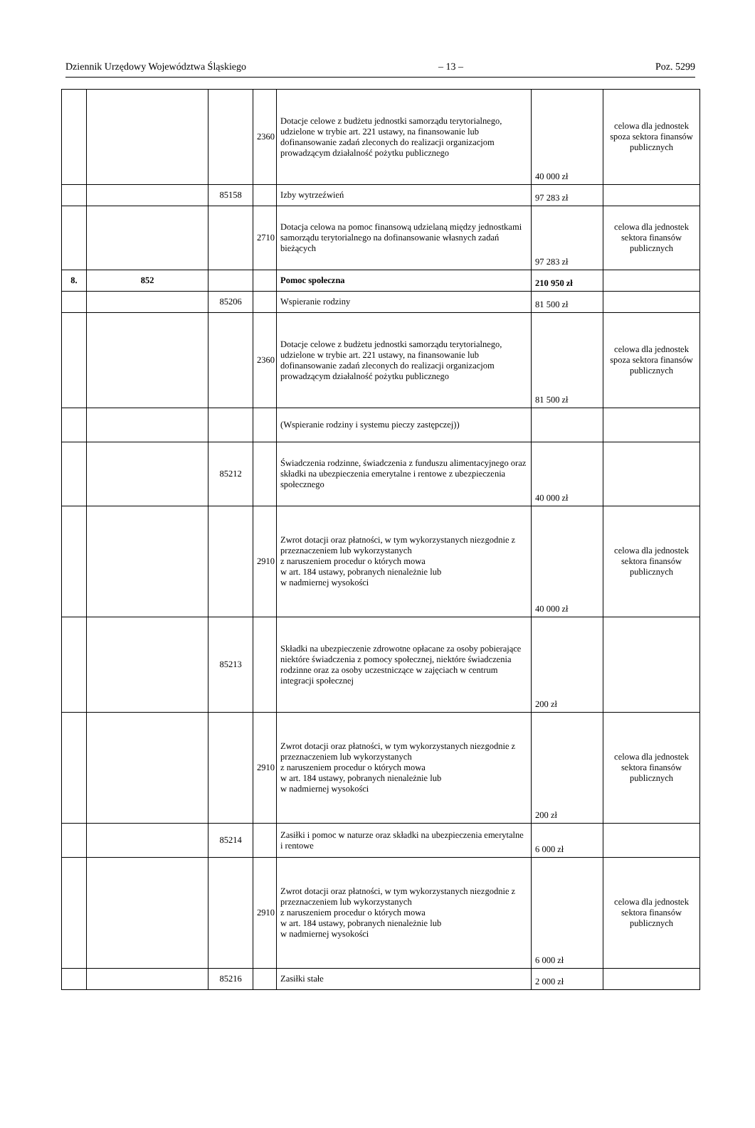Dziennik Urzędowy Województwa Śląskiego – 13 – Poz. 5299
| | | | 2360 | Dotacje celowe z budżetu jednostki samorządu terytorialnego, udzielone w trybie art. 221 ustawy, na finansowanie lub dofinansowanie zadań zleconych do realizacji organizacjom prowadzącym działalność pożytku publicznego | 40 000 zł | celowa dla jednostek spoza sektora finansów publicznych |
| | | 85158 | | Izby wytrzeźwień | 97 283 zł | |
| | | | 2710 | Dotacja celowa na pomoc finansową udzielaną między jednostkami samorządu terytorialnego na dofinansowanie własnych zadań bieżących | 97 283 zł | celowa dla jednostek sektora finansów publicznych |
| 8. | 852 | | | Pomoc społeczna | 210 950 zł | |
| | | 85206 | | Wspieranie rodziny | 81 500 zł | |
| | | | 2360 | Dotacje celowe z budżetu jednostki samorządu terytorialnego, udzielone w trybie art. 221 ustawy, na finansowanie lub dofinansowanie zadań zleconych do realizacji organizacjom prowadzącym działalność pożytku publicznego | 81 500 zł | celowa dla jednostek spoza sektora finansów publicznych |
| | | | | (Wspieranie rodziny i systemu pieczy zastępczej)) | | |
| | | 85212 | | Świadczenia rodzinne, świadczenia z funduszu alimentacyjnego oraz składki na ubezpieczenia emerytalne i rentowe z ubezpieczenia społecznego | 40 000 zł | |
| | | | 2910 | Zwrot dotacji oraz płatności, w tym wykorzystanych niezgodnie z przeznaczeniem lub wykorzystanych z naruszeniem procedur o których mowa w art. 184 ustawy, pobranych nienależnie lub w nadmiernej wysokości | 40 000 zł | celowa dla jednostek sektora finansów publicznych |
| | | 85213 | | Składki na ubezpieczenie zdrowotne opłacane za osoby pobierające niektóre świadczenia z pomocy społecznej, niektóre świadczenia rodzinne oraz za osoby uczestniczące w zajęciach w centrum integracji społecznej | 200 zł | |
| | | | 2910 | Zwrot dotacji oraz płatności, w tym wykorzystanych niezgodnie z przeznaczeniem lub wykorzystanych z naruszeniem procedur o których mowa w art. 184 ustawy, pobranych nienależnie lub w nadmiernej wysokości | 200 zł | celowa dla jednostek sektora finansów publicznych |
| | | 85214 | | Zasiłki i pomoc w naturze oraz składki na ubezpieczenia emerytalne i rentowe | 6 000 zł | |
| | | | 2910 | Zwrot dotacji oraz płatności, w tym wykorzystanych niezgodnie z przeznaczeniem lub wykorzystanych z naruszeniem procedur o których mowa w art. 184 ustawy, pobranych nienależnie lub w nadmiernej wysokości | 6 000 zł | celowa dla jednostek sektora finansów publicznych |
| | | 85216 | | Zasiłki stałe | 2 000 zł | |